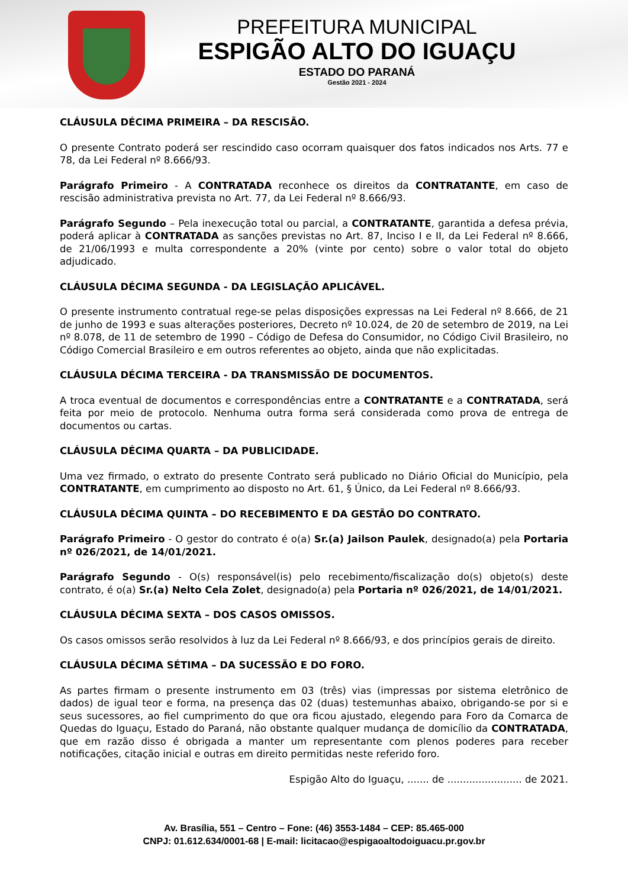PREFEITURA MUNICIPAL
ESPIGÃO ALTO DO IGUAÇU
ESTADO DO PARANÁ
Gestão 2021 - 2024
CLÁUSULA DÉCIMA PRIMEIRA – DA RESCISÃO.
O presente Contrato poderá ser rescindido caso ocorram quaisquer dos fatos indicados nos Arts. 77 e 78, da Lei Federal nº 8.666/93.
Parágrafo Primeiro - A CONTRATADA reconhece os direitos da CONTRATANTE, em caso de rescisão administrativa prevista no Art. 77, da Lei Federal nº 8.666/93.
Parágrafo Segundo – Pela inexecução total ou parcial, a CONTRATANTE, garantida a defesa prévia, poderá aplicar à CONTRATADA as sanções previstas no Art. 87, Inciso I e II, da Lei Federal nº 8.666, de 21/06/1993 e multa correspondente a 20% (vinte por cento) sobre o valor total do objeto adjudicado.
CLÁUSULA DÉCIMA SEGUNDA - DA LEGISLAÇÃO APLICÁVEL.
O presente instrumento contratual rege-se pelas disposições expressas na Lei Federal nº 8.666, de 21 de junho de 1993 e suas alterações posteriores, Decreto nº 10.024, de 20 de setembro de 2019, na Lei nº 8.078, de 11 de setembro de 1990 – Código de Defesa do Consumidor, no Código Civil Brasileiro, no Código Comercial Brasileiro e em outros referentes ao objeto, ainda que não explicitadas.
CLÁUSULA DÉCIMA TERCEIRA - DA TRANSMISSÃO DE DOCUMENTOS.
A troca eventual de documentos e correspondências entre a CONTRATANTE e a CONTRATADA, será feita por meio de protocolo. Nenhuma outra forma será considerada como prova de entrega de documentos ou cartas.
CLÁUSULA DÉCIMA QUARTA – DA PUBLICIDADE.
Uma vez firmado, o extrato do presente Contrato será publicado no Diário Oficial do Município, pela CONTRATANTE, em cumprimento ao disposto no Art. 61, § Único, da Lei Federal nº 8.666/93.
CLÁUSULA DÉCIMA QUINTA – DO RECEBIMENTO E DA GESTÃO DO CONTRATO.
Parágrafo Primeiro - O gestor do contrato é o(a) Sr.(a) Jailson Paulek, designado(a) pela Portaria nº 026/2021, de 14/01/2021.
Parágrafo Segundo - O(s) responsável(is) pelo recebimento/fiscalização do(s) objeto(s) deste contrato, é o(a) Sr.(a) Nelto Cela Zolet, designado(a) pela Portaria nº 026/2021, de 14/01/2021.
CLÁUSULA DÉCIMA SEXTA – DOS CASOS OMISSOS.
Os casos omissos serão resolvidos à luz da Lei Federal nº 8.666/93, e dos princípios gerais de direito.
CLÁUSULA DÉCIMA SÉTIMA – DA SUCESSÃO E DO FORO.
As partes firmam o presente instrumento em 03 (três) vias (impressas por sistema eletrônico de dados) de igual teor e forma, na presença das 02 (duas) testemunhas abaixo, obrigando-se por si e seus sucessores, ao fiel cumprimento do que ora ficou ajustado, elegendo para Foro da Comarca de Quedas do Iguaçu, Estado do Paraná, não obstante qualquer mudança de domicílio da CONTRATADA, que em razão disso é obrigada a manter um representante com plenos poderes para receber notificações, citação inicial e outras em direito permitidas neste referido foro.
Espigão Alto do Iguaçu, ....... de ........................ de 2021.
Av. Brasília, 551 – Centro – Fone: (46) 3553-1484 – CEP: 85.465-000
CNPJ: 01.612.634/0001-68 | E-mail: licitacao@espigaoaltodoiguacu.pr.gov.br